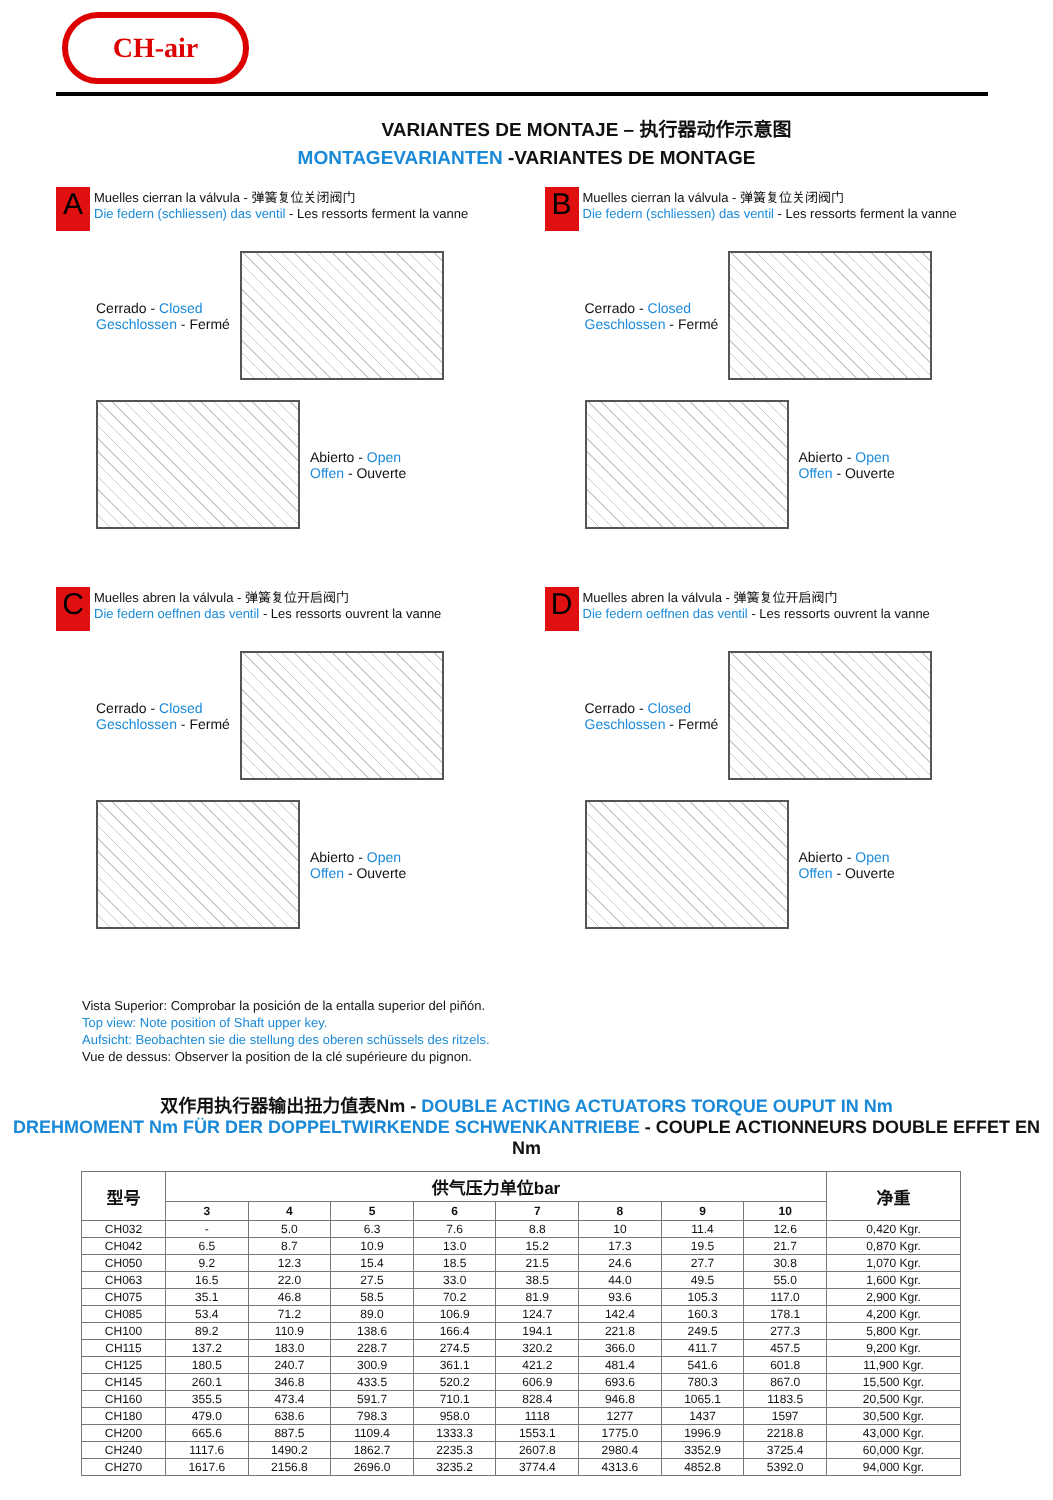CH-air
VARIANTES DE MONTAJE – 执行器动作示意图
MONTAGEVARIANTEN -VARIANTES DE MONTAGE
A
Muelles cierran la válvula - 弹簧复位关闭阀门
Die federn (schliessen) das ventil - Les ressorts ferment la vanne
Cerrado - Closed
Geschlossen - Fermé
Abierto - Open
Offen - Ouverte
B
Muelles cierran la válvula - 弹簧复位关闭阀门
Die federn (schliessen) das ventil - Les ressorts ferment la vanne
Cerrado - Closed
Geschlossen - Fermé
Abierto - Open
Offen - Ouverte
C
Muelles abren la válvula - 弹簧复位开启阀门
Die federn oeffnen das ventil - Les ressorts ouvrent la vanne
Cerrado - Closed
Geschlossen - Fermé
Abierto - Open
Offen - Ouverte
D
Muelles abren la válvula - 弹簧复位开启阀门
Die federn oeffnen das ventil - Les ressorts ouvrent la vanne
Cerrado - Closed
Geschlossen - Fermé
Abierto - Open
Offen - Ouverte
Vista Superior: Comprobar la posición de la entalla superior del piñón.
Top view: Note position of Shaft upper key.
Aufsicht: Beobachten sie die stellung des oberen schüssels des ritzels.
Vue de dessus: Observer la position de la clé supérieure du pignon.
双作用执行器输出扭力值表Nm - DOUBLE ACTING ACTUATORS TORQUE OUPUT IN Nm
DREHMOMENT Nm FÜR DER DOPPELTWIRKENDE SCHWENKANTRIEBE - COUPLE ACTIONNEURS DOUBLE EFFET EN Nm
| 型号 | 供气压力单位bar | | | | | | | | 净重 |
| --- | --- | --- | --- | --- | --- | --- | --- | --- | --- |
| | 3 | 4 | 5 | 6 | 7 | 8 | 9 | 10 | |
| CH032 | - | 5.0 | 6.3 | 7.6 | 8.8 | 10 | 11.4 | 12.6 | 0,420 Kgr. |
| CH042 | 6.5 | 8.7 | 10.9 | 13.0 | 15.2 | 17.3 | 19.5 | 21.7 | 0,870 Kgr. |
| CH050 | 9.2 | 12.3 | 15.4 | 18.5 | 21.5 | 24.6 | 27.7 | 30.8 | 1,070 Kgr. |
| CH063 | 16.5 | 22.0 | 27.5 | 33.0 | 38.5 | 44.0 | 49.5 | 55.0 | 1,600 Kgr. |
| CH075 | 35.1 | 46.8 | 58.5 | 70.2 | 81.9 | 93.6 | 105.3 | 117.0 | 2,900 Kgr. |
| CH085 | 53.4 | 71.2 | 89.0 | 106.9 | 124.7 | 142.4 | 160.3 | 178.1 | 4,200 Kgr. |
| CH100 | 89.2 | 110.9 | 138.6 | 166.4 | 194.1 | 221.8 | 249.5 | 277.3 | 5,800 Kgr. |
| CH115 | 137.2 | 183.0 | 228.7 | 274.5 | 320.2 | 366.0 | 411.7 | 457.5 | 9,200 Kgr. |
| CH125 | 180.5 | 240.7 | 300.9 | 361.1 | 421.2 | 481.4 | 541.6 | 601.8 | 11,900 Kgr. |
| CH145 | 260.1 | 346.8 | 433.5 | 520.2 | 606.9 | 693.6 | 780.3 | 867.0 | 15,500 Kgr. |
| CH160 | 355.5 | 473.4 | 591.7 | 710.1 | 828.4 | 946.8 | 1065.1 | 1183.5 | 20,500 Kgr. |
| CH180 | 479.0 | 638.6 | 798.3 | 958.0 | 1118 | 1277 | 1437 | 1597 | 30,500 Kgr. |
| CH200 | 665.6 | 887.5 | 1109.4 | 1333.3 | 1553.1 | 1775.0 | 1996.9 | 2218.8 | 43,000 Kgr. |
| CH240 | 1117.6 | 1490.2 | 1862.7 | 2235.3 | 2607.8 | 2980.4 | 3352.9 | 3725.4 | 60,000 Kgr. |
| CH270 | 1617.6 | 2156.8 | 2696.0 | 3235.2 | 3774.4 | 4313.6 | 4852.8 | 5392.0 | 94,000 Kgr. |